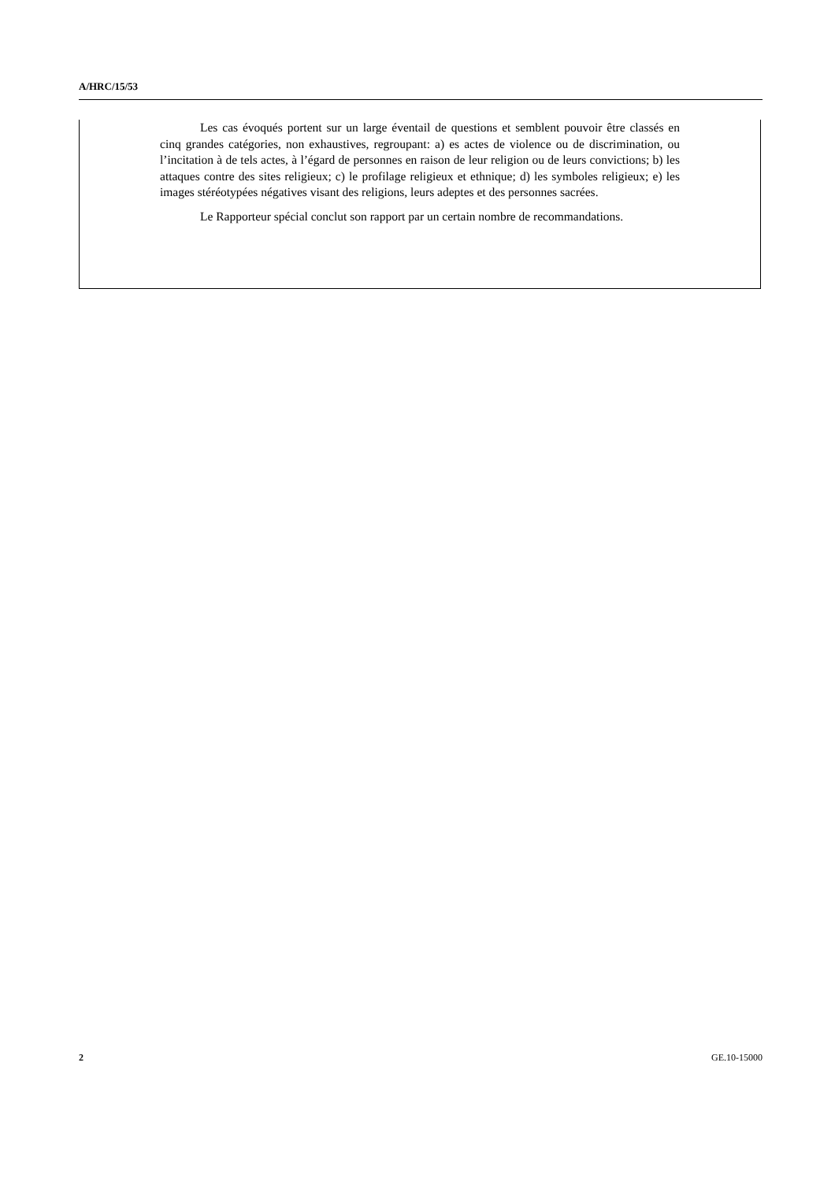A/HRC/15/53
Les cas évoqués portent sur un large éventail de questions et semblent pouvoir être classés en cinq grandes catégories, non exhaustives, regroupant: a) es actes de violence ou de discrimination, ou l’incitation à de tels actes, à l’égard de personnes en raison de leur religion ou de leurs convictions; b) les attaques contre des sites religieux; c) le profilage religieux et ethnique; d) les symboles religieux; e) les images stéréotypées négatives visant des religions, leurs adeptes et des personnes sacrées.
Le Rapporteur spécial conclut son rapport par un certain nombre de recommandations.
2 GE.10-15000